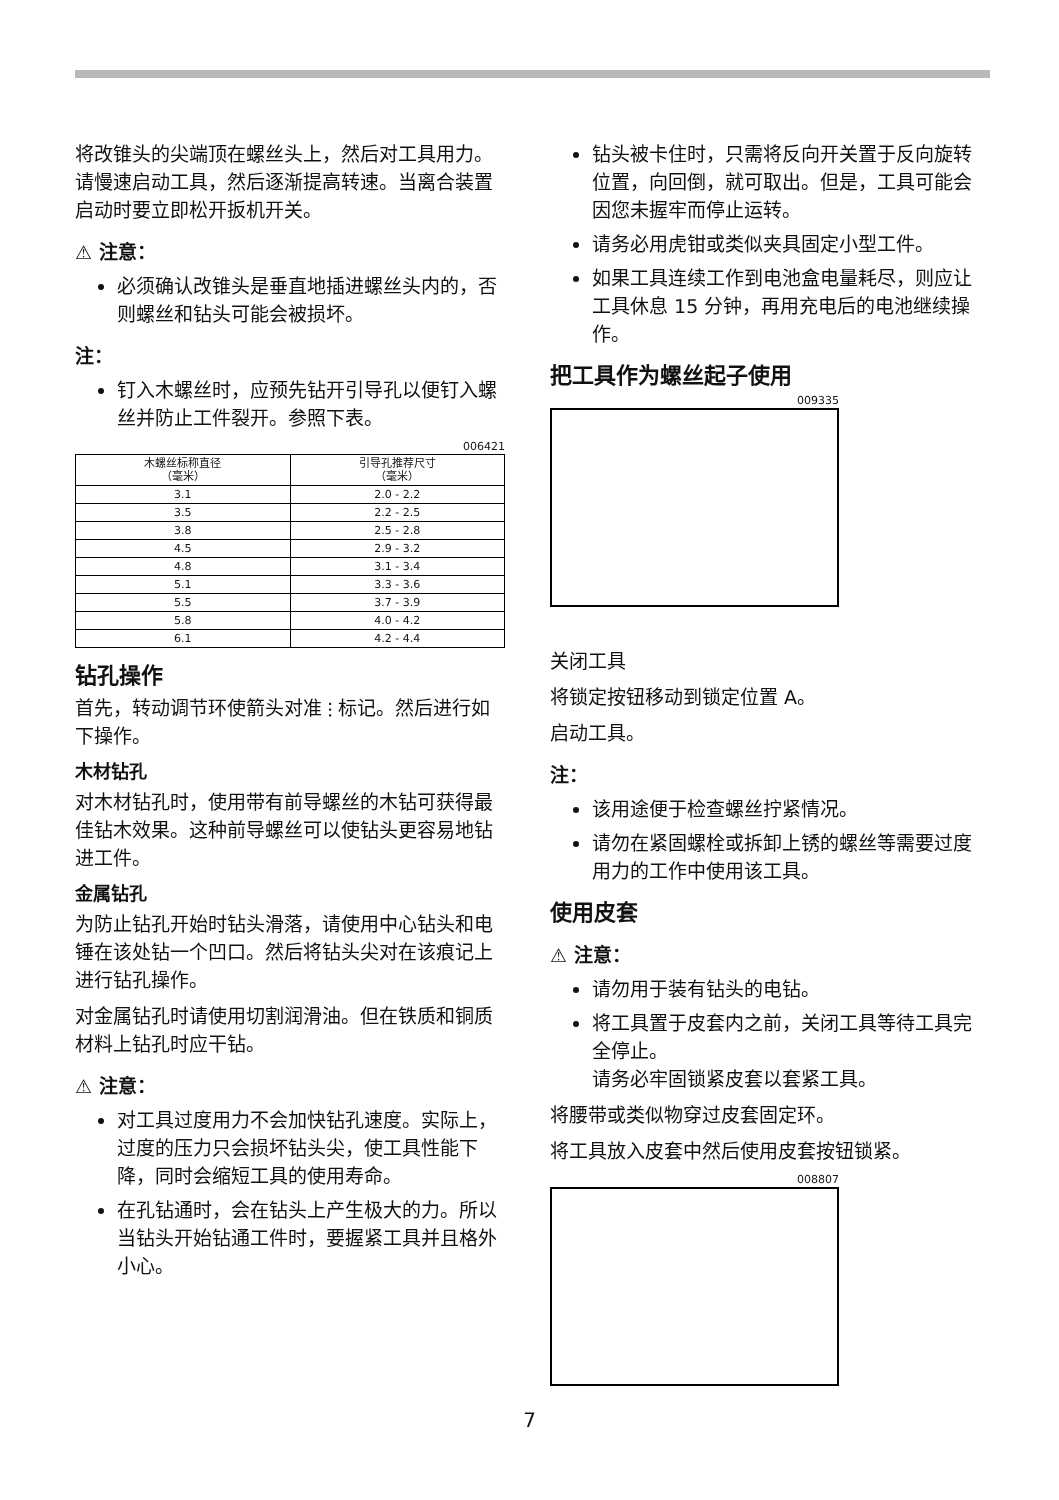将改锥头的尖端顶在螺丝头上，然后对工具用力。请慢速启动工具，然后逐渐提高转速。当离合装置启动时要立即松开扳机开关。
⚠ 注意：
必须确认改锥头是垂直地插进螺丝头内的，否则螺丝和钻头可能会被损坏。
注：
钉入木螺丝时，应预先钻开引导孔以便钉入螺丝并防止工件裂开。参照下表。
006421
| 木螺丝标称直径 （毫米） | 引导孔推荐尺寸 （毫米） |
| --- | --- |
| 3.1 | 2.0 - 2.2 |
| 3.5 | 2.2 - 2.5 |
| 3.8 | 2.5 - 2.8 |
| 4.5 | 2.9 - 3.2 |
| 4.8 | 3.1 - 3.4 |
| 5.1 | 3.3 - 3.6 |
| 5.5 | 3.7 - 3.9 |
| 5.8 | 4.0 - 4.2 |
| 6.1 | 4.2 - 4.4 |
钻孔操作
首先，转动调节环使箭头对准 ⫶ 标记。然后进行如下操作。
木材钻孔
对木材钻孔时，使用带有前导螺丝的木钻可获得最佳钻木效果。这种前导螺丝可以使钻头更容易地钻进工件。
金属钻孔
为防止钻孔开始时钻头滑落，请使用中心钻头和电锤在该处钻一个凹口。然后将钻头尖对在该痕记上进行钻孔操作。
对金属钻孔时请使用切割润滑油。但在铁质和铜质材料上钻孔时应干钻。
⚠ 注意：
对工具过度用力不会加快钻孔速度。实际上，过度的压力只会损坏钻头尖，使工具性能下降，同时会缩短工具的使用寿命。
在孔钻通时，会在钻头上产生极大的力。所以当钻头开始钻通工件时，要握紧工具并且格外小心。
钻头被卡住时，只需将反向开关置于反向旋转位置，向回倒，就可取出。但是，工具可能会因您未握牢而停止运转。
请务必用虎钳或类似夹具固定小型工件。
如果工具连续工作到电池盒电量耗尽，则应让工具休息 15 分钟，再用充电后的电池继续操作。
把工具作为螺丝起子使用
009335
关闭工具
将锁定按钮移动到锁定位置 A。
启动工具。
注：
该用途便于检查螺丝拧紧情况。
请勿在紧固螺栓或拆卸上锈的螺丝等需要过度用力的工作中使用该工具。
使用皮套
⚠ 注意：
请勿用于装有钻头的电钻。
将工具置于皮套内之前，关闭工具等待工具完全停止。
请务必牢固锁紧皮套以套紧工具。
将腰带或类似物穿过皮套固定环。
将工具放入皮套中然后使用皮套按钮锁紧。
008807
7